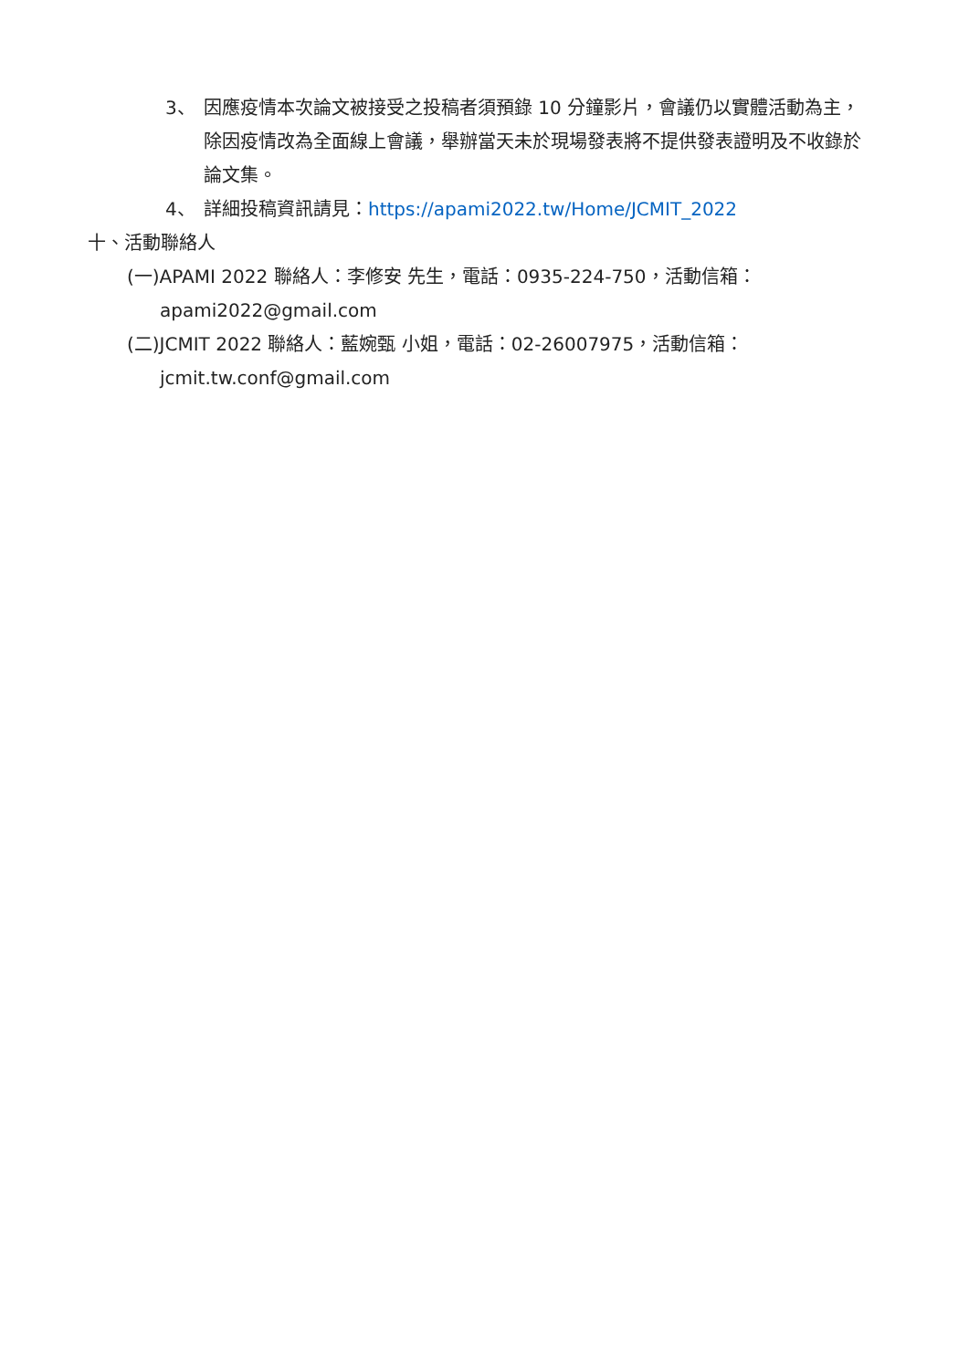3、 因應疫情本次論文被接受之投稿者須預錄 10 分鐘影片，會議仍以實體活動為主，除因疫情改為全面線上會議，舉辦當天未於現場發表將不提供發表證明及不收錄於論文集。
4、 詳細投稿資訊請見：https://apami2022.tw/Home/JCMIT_2022
十、活動聯絡人
(一)APAMI 2022 聯絡人：李修安 先生，電話：0935-224-750，活動信箱：
apami2022@gmail.com
(二)JCMIT 2022 聯絡人：藍婉甄 小姐，電話：02-26007975，活動信箱：
jcmit.tw.conf@gmail.com